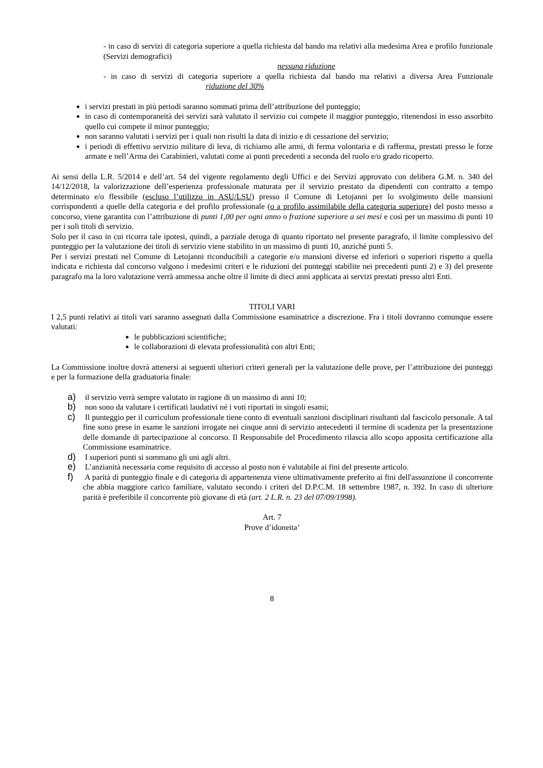- in caso di servizi di categoria superiore a quella richiesta dal bando ma relativi alla medesima Area e profilo funzionale (Servizi demografici)
nessuna riduzione
- in caso di servizi di categoria superiore a quella richiesta dal bando ma relativi a diversa Area Funzionale riduzione del 30%
i servizi prestati in più periodi saranno sommati prima dell’attribuzione del punteggio;
in caso di contemporaneità dei servizi sarà valutato il servizio cui compete il maggior punteggio, ritenendosi in esso assorbito quello cui compete il minor punteggio;
non saranno valutati i servizi per i quali non risulti la data di inizio e di cessazione del servizio;
i periodi di effettivo servizio militare di leva, di richiamo alle armi, di ferma volontaria e di rafferma, prestati presso le forze armate e nell’Arma dei Carabinieri, valutati come ai punti precedenti a seconda del ruolo e/o grado ricoperto.
Ai sensi della L.R. 5/2014 e dell’art. 54 del vigente regolamento degli Uffici e dei Servizi approvato con delibera G.M. n. 340 del 14/12/2018, la valorizzazione dell’esperienza professionale maturata per il servizio prestato da dipendenti con contratto a tempo determinato e/o flessibile (escluso l’utilizzo in ASU/LSU) presso il Comune di Letojanni per lo svolgimento delle mansioni corrispondenti a quelle della categoria e del profilo professionale (o a profilo assimilabile della categoria superiore) del posto messo a concorso, viene garantita con l’attribuzione di punti 1,00 per ogni anno o frazione superiore a sei mesi e così per un massimo di punti 10 per i soli titoli di servizio.
Solo per il caso in cui ricorra tale ipotesi, quindi, a parziale deroga di quanto riportato nel presente paragrafo, il limite complessivo del punteggio per la valutazione dei titoli di servizio viene stabilito in un massimo di punti 10, anziché punti 5.
Per i servizi prestati nel Comune di Letojanni riconducibili a categorie e/o mansioni diverse ed inferiori o superiori rispetto a quella indicata e richiesta dal concorso valgono i medesimi criteri e le riduzioni dei punteggi stabilite nei precedenti punti 2) e 3) del presente paragrafo ma la loro valutazione verrà ammessa anche oltre il limite di dieci anni applicata ai servizi prestati presso altri Enti.
TITOLI VARI
I 2,5 punti relativi ai titoli vari saranno assegnati dalla Commissione esaminatrice a discrezione. Fra i titoli dovranno comunque essere valutati:
le pubblicazioni scientifiche;
le collaborazioni di elevata professionalità con altri Enti;
La Commissione inoltre dovrà attenersi ai seguenti ulteriori criteri generali per la valutazione delle prove, per l’attribuzione dei punteggi e per la formazione della graduatoria finale:
a) il servizio verrà sempre valutato in ragione di un massimo di anni 10;
b) non sono da valutare i certificati laudativi né i voti riportati in singoli esami;
c) Il punteggio per il curriculum professionale tiene conto di eventuali sanzioni disciplinari risultanti dal fascicolo personale. A tal fine sono prese in esame le sanzioni irrogate nei cinque anni di servizio antecedenti il termine di scadenza per la presentazione delle domande di partecipazione al concorso. Il Responsabile del Procedimento rilascia allo scopo apposita certificazione alla Commissione esaminatrice.
d) I superiori punti si sommano gli uni agli altri.
e) L’anzianità necessaria come requisito di accesso al posto non è valutabile ai fini del presente articolo.
f) A parità di punteggio finale e di categoria di appartenenza viene ultimativamente preferito ai fini dell'assunzione il concorrente che abbia maggiore carico familiare, valutato secondo i criteri del D.P.C.M. 18 settembre 1987, n. 392. In caso di ulteriore parità è preferibile il concorrente più giovane di età (art. 2 L.R. n. 23 del 07/09/1998).
Art. 7
Prove d’idoneita’
8